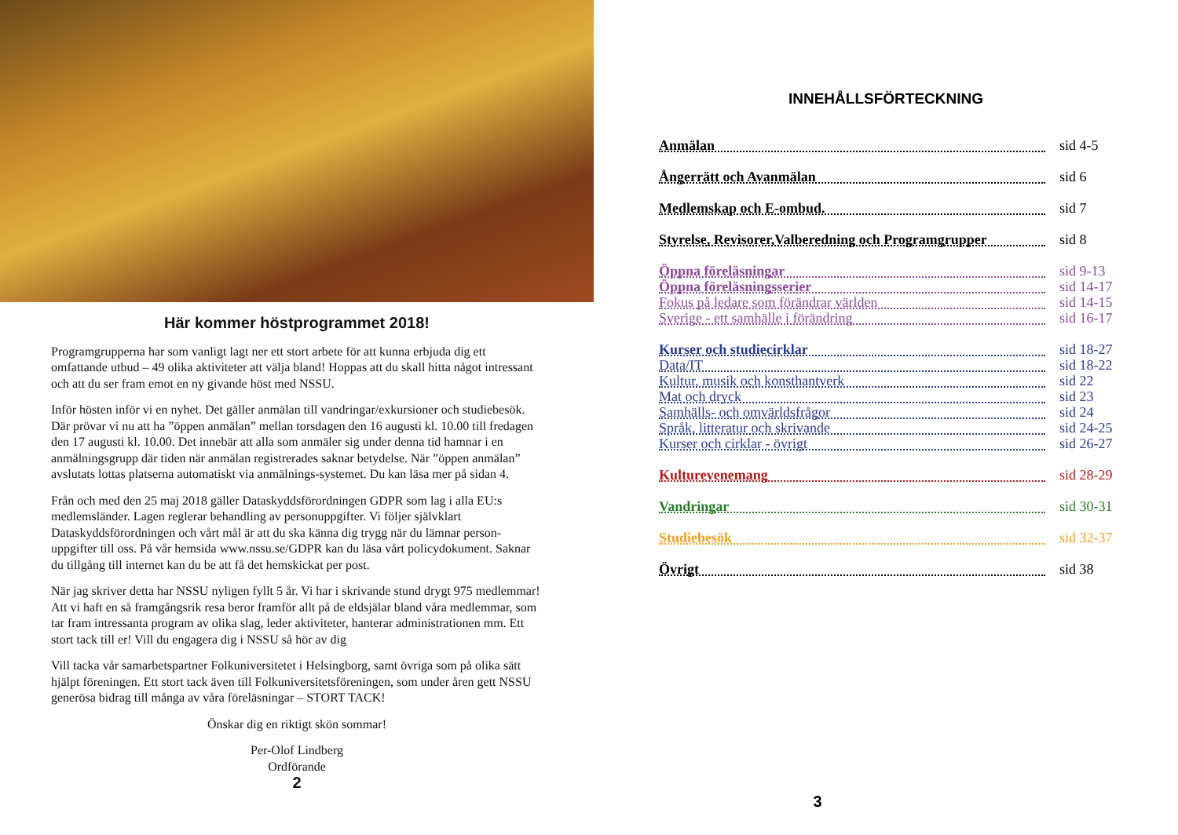Här kommer höstprogrammet 2018!
Programgrupperna har som vanligt lagt ner ett stort arbete för att kunna erbjuda dig ett omfattande utbud – 49 olika aktiviteter att välja bland! Hoppas att du skall hitta något intressant och att du ser fram emot en ny givande höst med NSSU.
Inför hösten inför vi en nyhet. Det gäller anmälan till vandringar/exkursioner och studiebesök. Där prövar vi nu att ha ”öppen anmälan” mellan torsdagen den 16 augusti kl. 10.00 till fredagen den 17 augusti kl. 10.00. Det innebär att alla som anmäler sig under denna tid hamnar i en anmälningsgrupp där tiden när anmälan registrerades saknar betydelse. När ”öppen anmälan” avslutats lottas platserna automatiskt via anmälnings-systemet. Du kan läsa mer på sidan 4.
Från och med den 25 maj 2018 gäller Dataskyddsförordningen GDPR som lag i alla EU:s medlemsländer. Lagen reglerar behandling av personuppgifter. Vi följer självklart Dataskyddsförordningen och vårt mål är att du ska känna dig trygg när du lämnar person-uppgifter till oss. På vår hemsida www.nssu.se/GDPR kan du läsa vårt policydokument. Saknar du tillgång till internet kan du be att få det hemskickat per post.
När jag skriver detta har NSSU nyligen fyllt 5 år. Vi har i skrivande stund drygt 975 medlemmar! Att vi haft en så framgångsrik resa beror framför allt på de eldsjälar bland våra medlemmar, som tar fram intressanta program av olika slag, leder aktiviteter, hanterar administrationen mm. Ett stort tack till er! Vill du engagera dig i NSSU så hör av dig
Vill tacka vår samarbetspartner Folkuniversitetet i Helsingborg, samt övriga som på olika sätt hjälpt föreningen. Ett stort tack även till Folkuniversitetsföreningen, som under åren gett NSSU generösa bidrag till många av våra föreläsningar – STORT TACK!
Önskar dig en riktigt skön sommar!
Per-Olof Lindberg
Ordförande
2
INNEHÅLLSFÖRTECKNING
Anmälan sid 4-5
Ångerrätt och Avanmälan sid 6
Medlemskap och E-ombud. sid 7
Styrelse, Revisorer,Valberedning och Programgrupper sid 8
Öppna föreläsningar sid 9-13
Öppna föreläsningsserier sid 14-17
Fokus på ledare som förändrar världen sid 14-15
Sverige - ett samhälle i förändring sid 16-17
Kurser och studiecirklar sid 18-27
Data/IT sid 18-22
Kultur, musik och konsthantverk sid 22
Mat och dryck sid 23
Samhälls- och omvärldsfrågor sid 24
Språk, litteratur och skrivande sid 24-25
Kurser och cirklar - övrigt sid 26-27
Kulturevenemang sid 28-29
Vandringar sid 30-31
Studiebesök sid 32-37
Övrigt sid 38
3